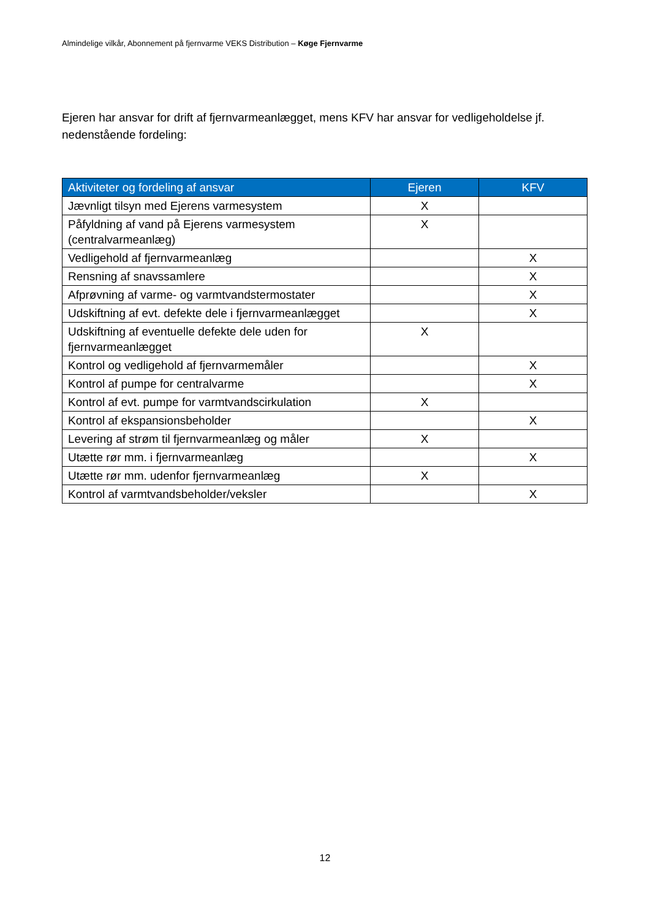Almindelige vilkår, Abonnement på fjernvarme VEKS Distribution – Køge Fjernvarme
Ejeren har ansvar for drift af fjernvarmeanlægget, mens KFV har ansvar for vedligeholdelse jf. nedenstående fordeling:
| Aktiviteter og fordeling af ansvar | Ejeren | KFV |
| --- | --- | --- |
| Jævnligt tilsyn med Ejerens varmesystem | X | |
| Påfyldning af vand på Ejerens varmesystem (centralvarmeanlæg) | X | |
| Vedligehold af fjernvarmeanlæg | | X |
| Rensning af snavssamlere | | X |
| Afprøvning af varme- og varmtvandstermostater | | X |
| Udskiftning af evt. defekte dele i fjernvarmeanlægget | | X |
| Udskiftning af eventuelle defekte dele uden for fjernvarmeanlægget | X | |
| Kontrol og vedligehold af fjernvarmemåler | | X |
| Kontrol af pumpe for centralvarme | | X |
| Kontrol af evt. pumpe for varmtvandscirkulation | X | |
| Kontrol af ekspansionsbeholder | | X |
| Levering af strøm til fjernvarmeanlæg og måler | X | |
| Utætte rør mm. i fjernvarmeanlæg | | X |
| Utætte rør mm. udenfor fjernvarmeanlæg | X | |
| Kontrol af varmtvandsbeholder/veksler | | X |
12